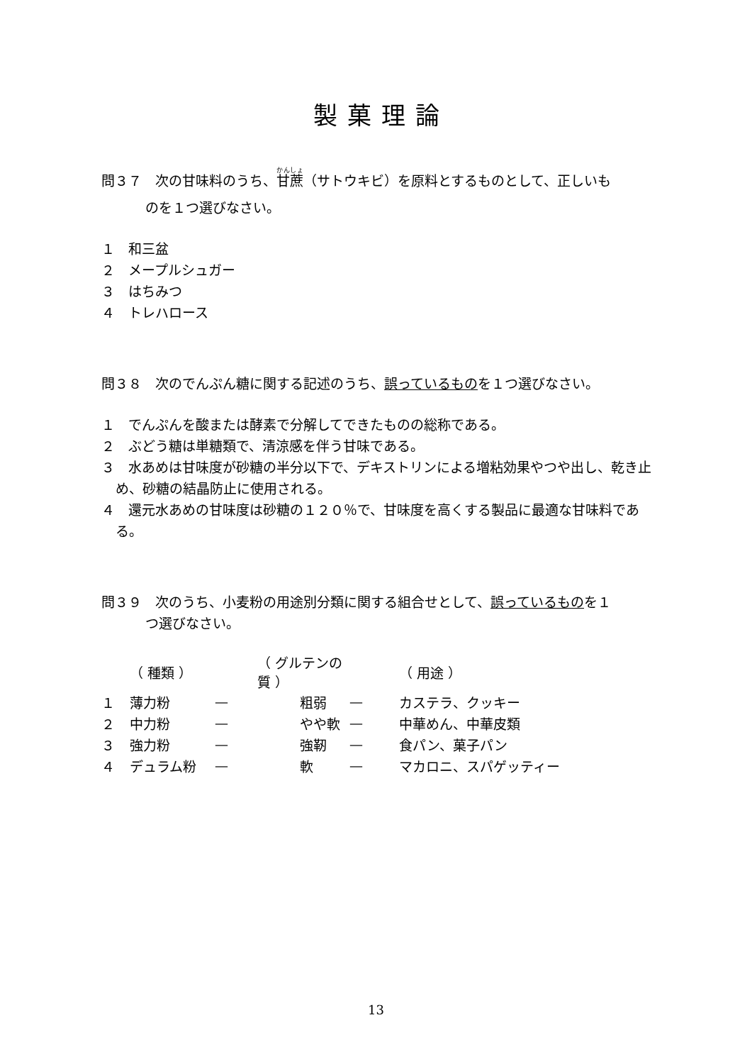製菓理論
問３７　次の甘味料のうち、甘蔗（サトウキビ）を原料とするものとして、正しいも
のを１つ選びなさい。
１　和三盆
２　メープルシュガー
３　はちみつ
４　トレハロース
問３８　次のでんぷん糖に関する記述のうち、誤っているものを１つ選びなさい。
１　でんぷんを酸または酵素で分解してできたものの総称である。
２　ぶどう糖は単糖類で、清涼感を伴う甘味である。
３　水あめは甘味度が砂糖の半分以下で、デキストリンによる増粘効果やつや出し、乾き止め、砂糖の結晶防止に使用される。
４　還元水あめの甘味度は砂糖の１２０％で、甘味度を高くする製品に最適な甘味料である。
問３９　次のうち、小麦粉の用途別分類に関する組合せとして、誤っているものを１
つ選びなさい。
| | （ 種類 ） | | （ グルテンの質 ） | | （ 用途 ） |
| --- | --- | --- | --- | --- | --- |
| １ | 薄力粉 | — | 粗弱 | — | カステラ、クッキー |
| ２ | 中力粉 | — | やや軟 | — | 中華めん、中華皮類 |
| ３ | 強力粉 | — | 強靭 | — | 食パン、菓子パン |
| ４ | デュラム粉 | — | 軟 | — | マカロニ、スパゲッティー |
13